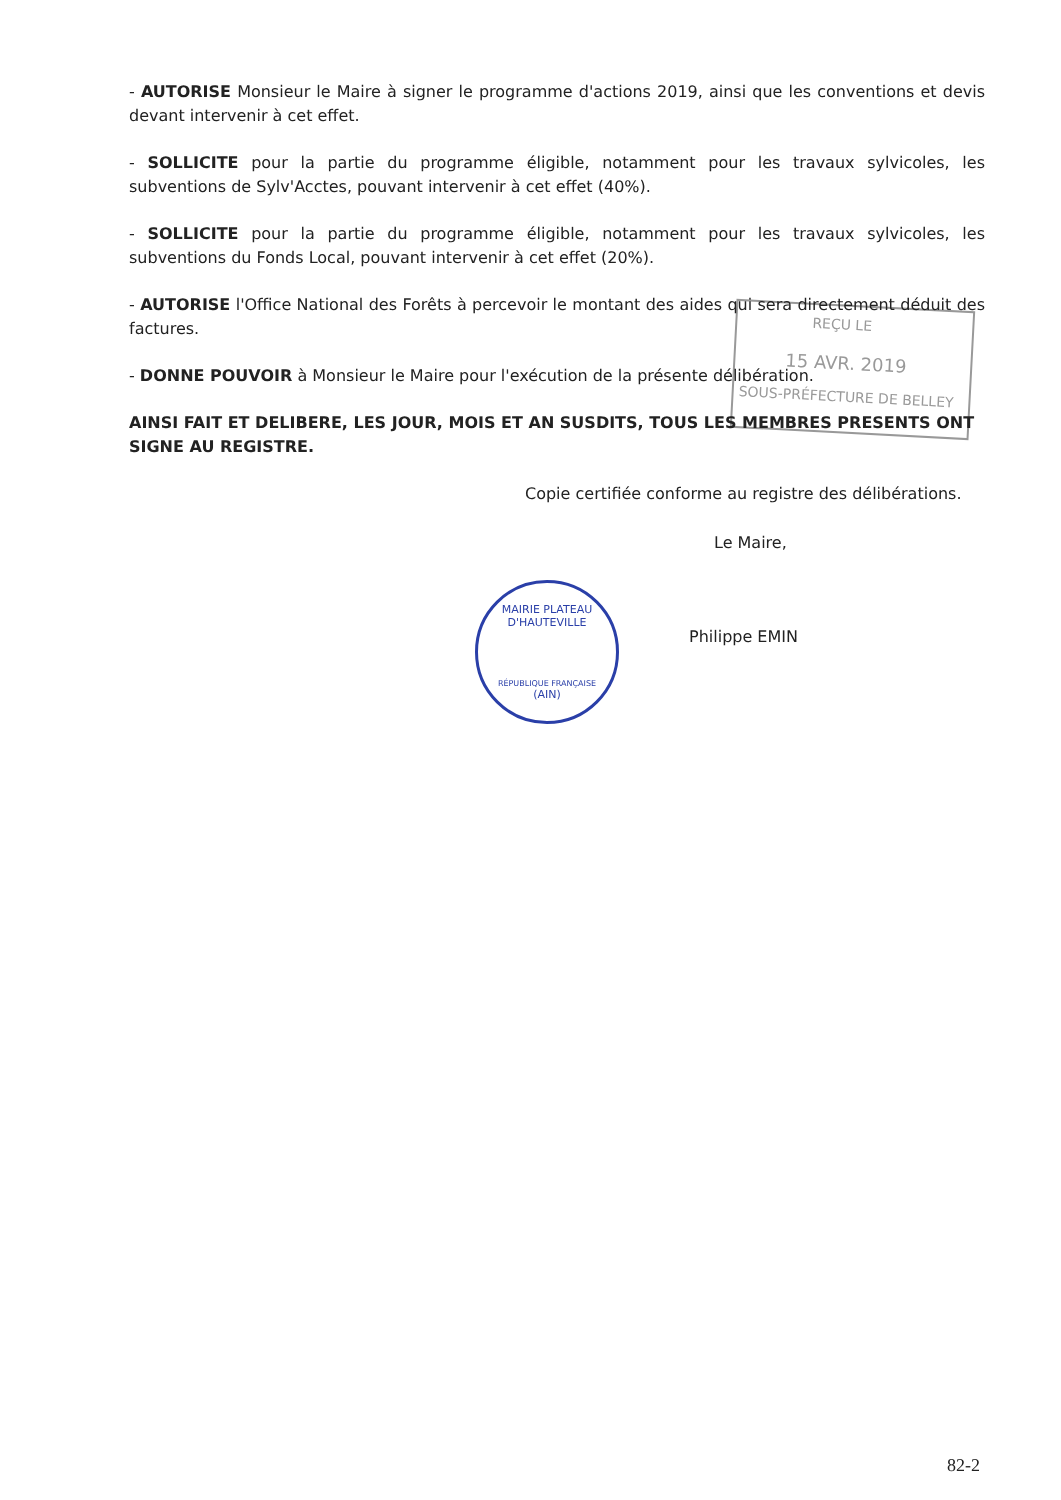REÇU LE
15 AVR. 2019
SOUS-PRÉFECTURE DE BELLEY
MAIRIE PLATEAU D'HAUTEVILLE
RÉPUBLIQUE FRANÇAISE
(AIN)
- AUTORISE Monsieur le Maire à signer le programme d'actions 2019, ainsi que les conventions et devis devant intervenir à cet effet.
- SOLLICITE pour la partie du programme éligible, notamment pour les travaux sylvicoles, les subventions de Sylv'Acctes, pouvant intervenir à cet effet (40%).
- SOLLICITE pour la partie du programme éligible, notamment pour les travaux sylvicoles, les subventions du Fonds Local, pouvant intervenir à cet effet (20%).
- AUTORISE l'Office National des Forêts à percevoir le montant des aides qui sera directement déduit des factures.
- DONNE POUVOIR à Monsieur le Maire pour l'exécution de la présente délibération.
AINSI FAIT ET DELIBERE, LES JOUR, MOIS ET AN SUSDITS, TOUS LES MEMBRES PRESENTS ONT SIGNE AU REGISTRE.
Copie certifiée conforme au registre des délibérations.
Le Maire,
Philippe EMIN
82-2